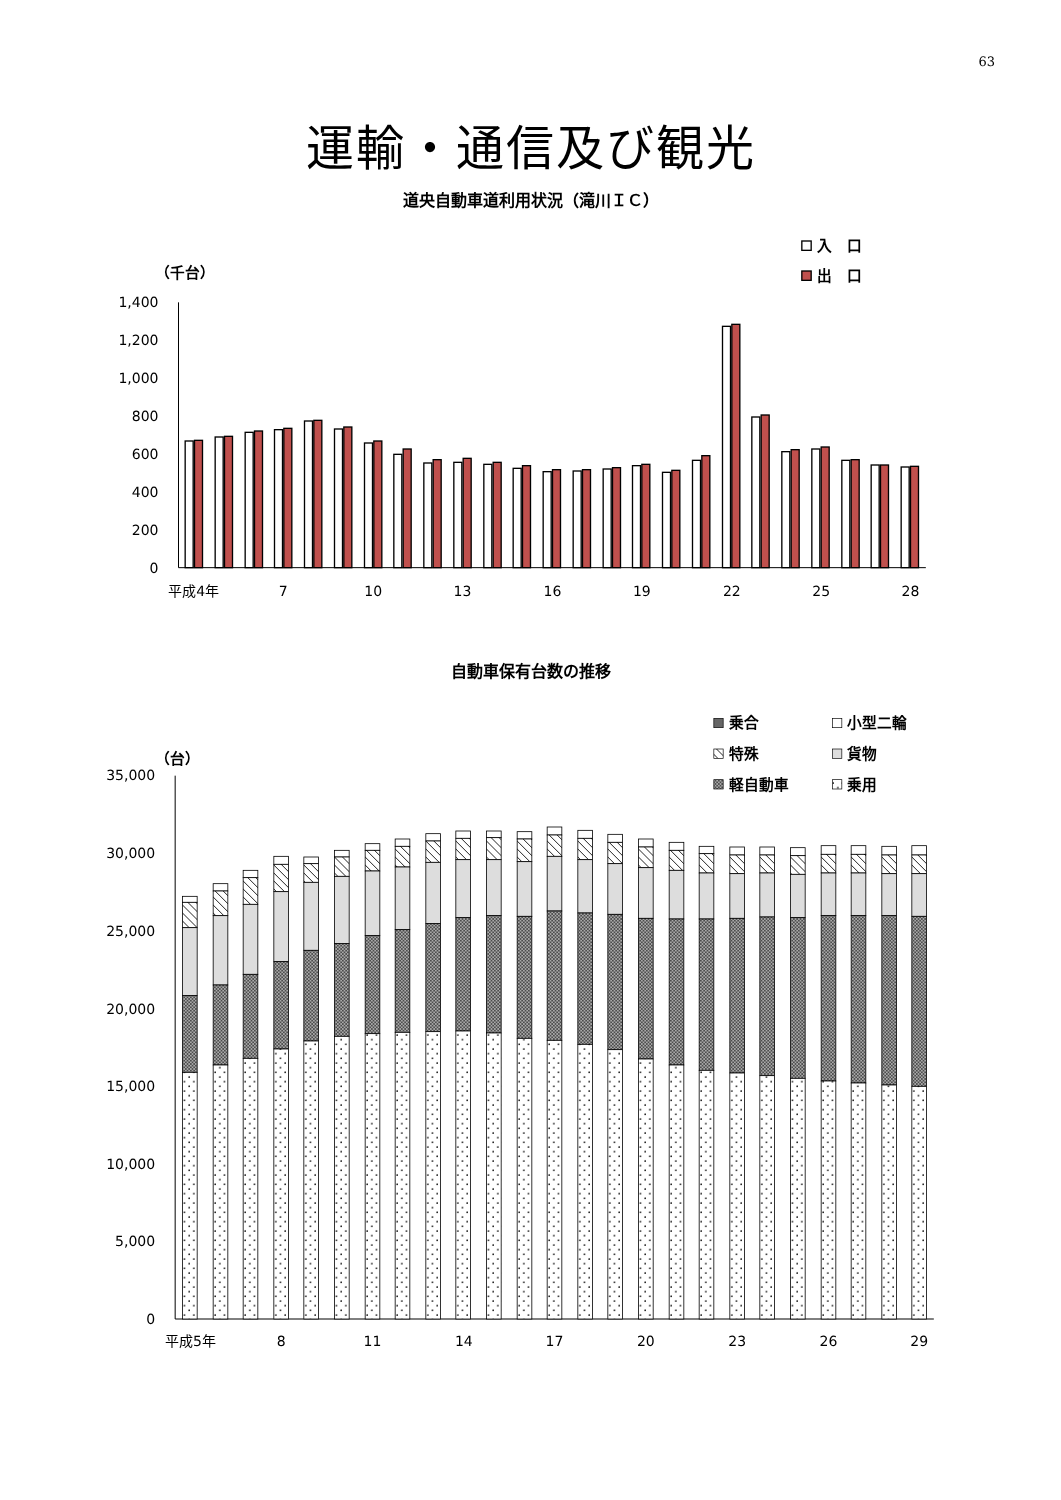63
運輸・通信及び観光
道央自動車道利用状況（滝川ＩＣ）
入　口
出　口
（千台）
0
200
400
600
800
1,000
1,200
1,400
平成4年
7
10
13
16
19
22
25
28
自動車保有台数の推移
乗合
小型二輪
特殊
貨物
軽自動車
乗用
（台）
0
5,000
10,000
15,000
20,000
25,000
30,000
35,000
平成5年
8
11
14
17
20
23
26
29